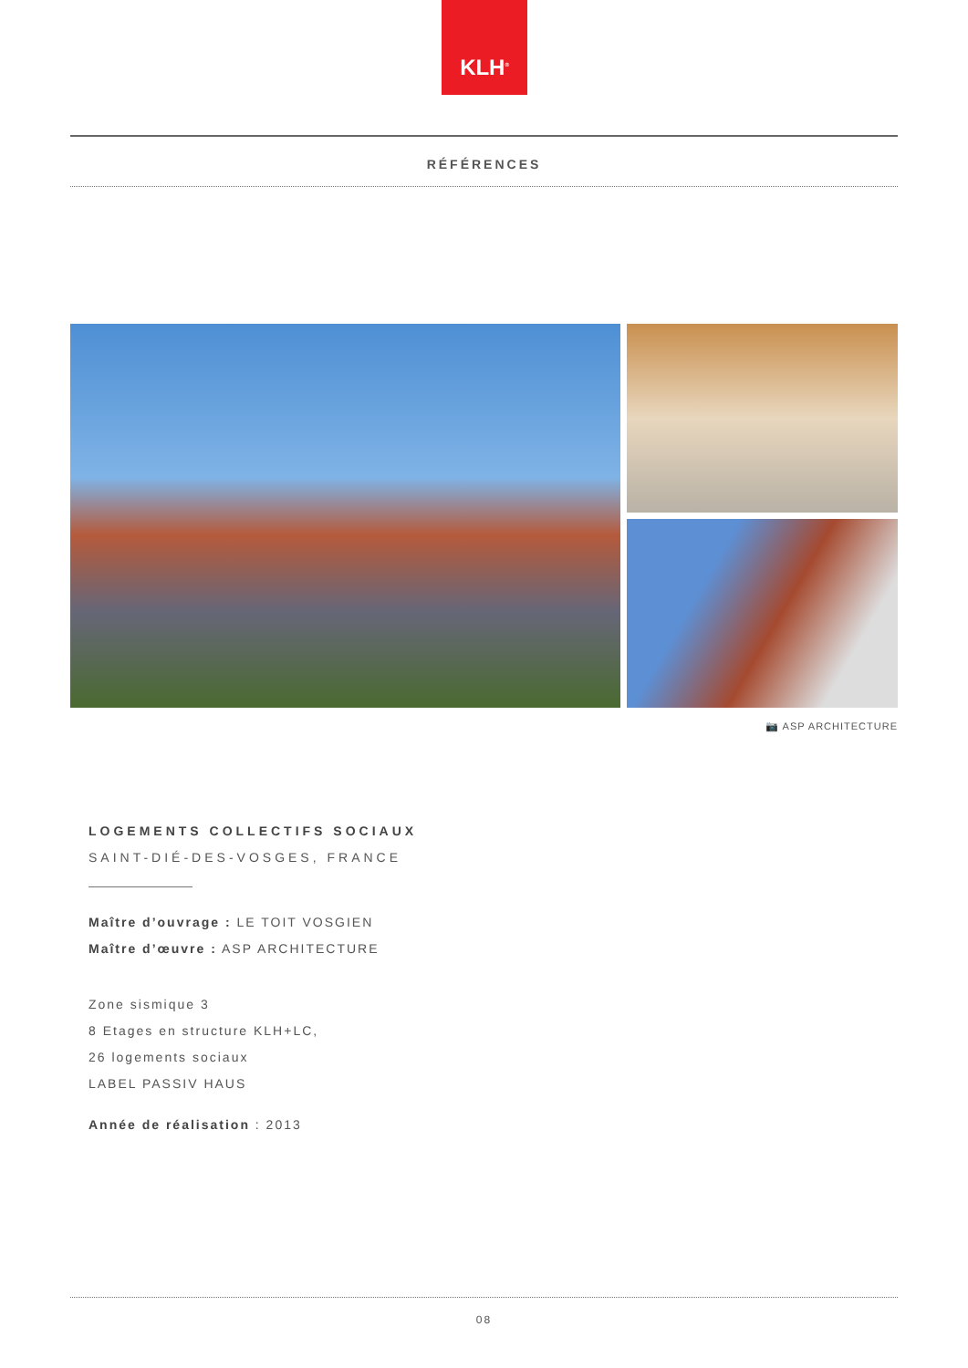KLH<sup>®</sup>
RÉFÉRENCES
📷 ASP ARCHITECTURE
LOGEMENTS COLLECTIFS SOCIAUX
SAINT-DIÉ-DES-VOSGES, FRANCE
Maître d’ouvrage : LE TOIT VOSGIEN
Maître d’œuvre : ASP ARCHITECTURE
Zone sismique 3
8 Etages en structure KLH+LC,
26 logements sociaux
LABEL PASSIV HAUS
Année de réalisation : 2013
08